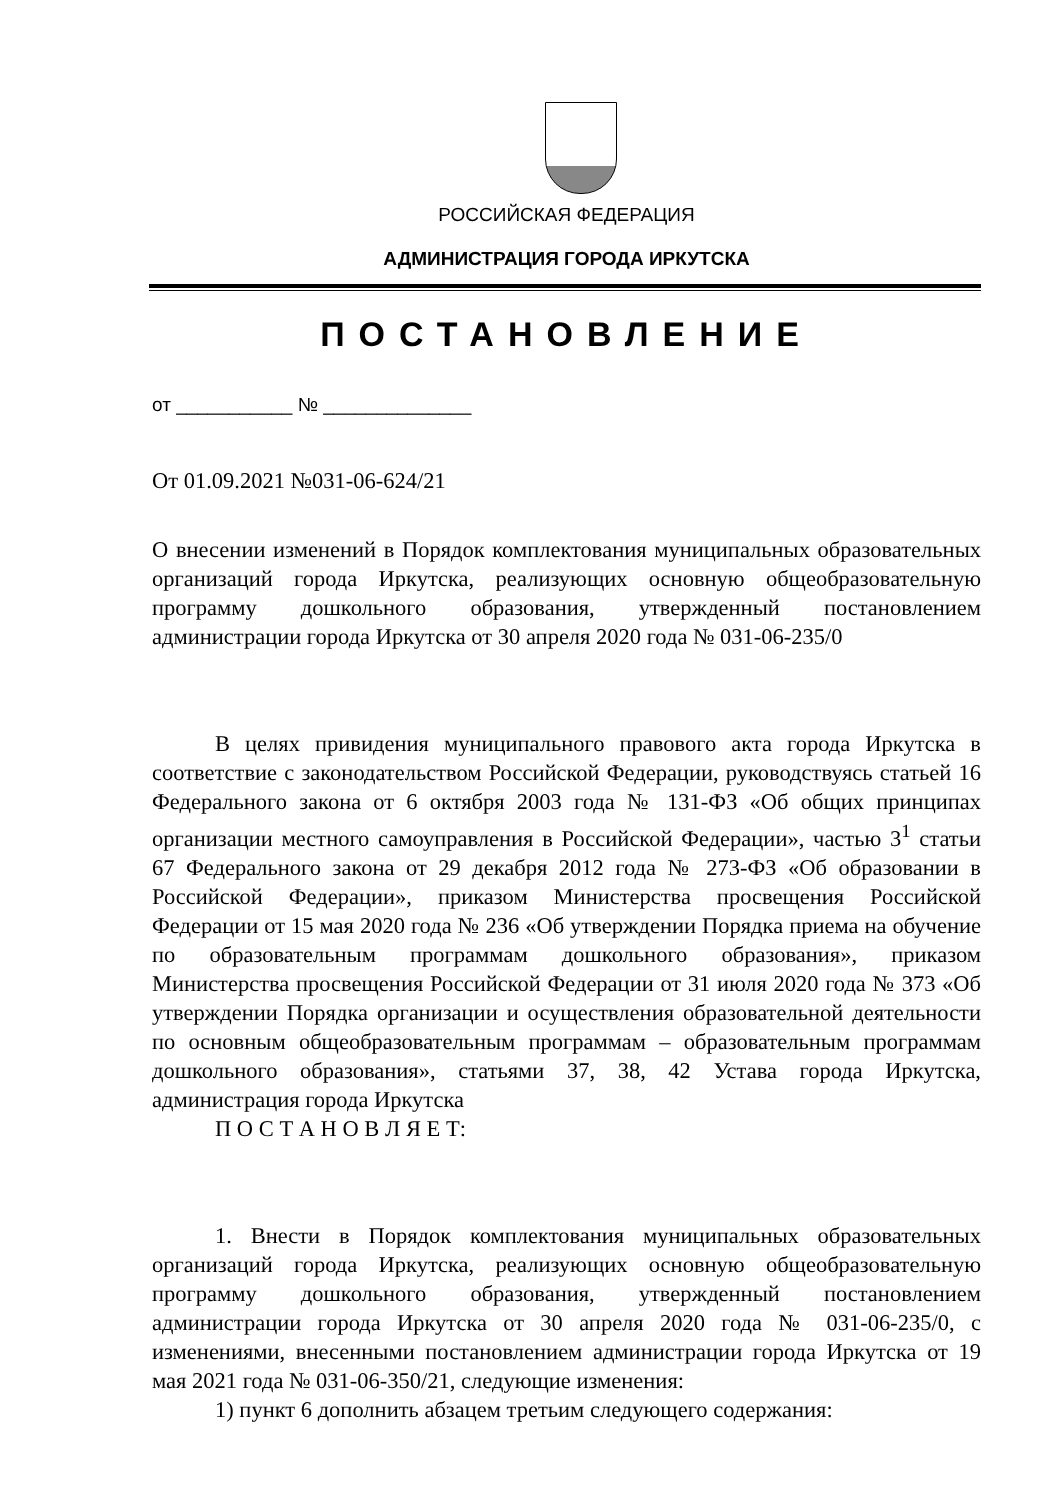РОССИЙСКАЯ ФЕДЕРАЦИЯ
АДМИНИСТРАЦИЯ ГОРОДА ИРКУТСКА
ПОСТАНОВЛЕНИЕ
от ___________ № ______________
От 01.09.2021 №031-06-624/21
О внесении изменений в Порядок комплектования муниципальных образовательных организаций города Иркутска, реализующих основную общеобразовательную программу дошкольного образования, утвержденный постановлением администрации города Иркутска от 30 апреля 2020 года № 031-06-235/0
В целях привидения муниципального правового акта города Иркутска в соответствие с законодательством Российской Федерации, руководствуясь статьей 16 Федерального закона от 6 октября 2003 года № 131-ФЗ «Об общих принципах организации местного самоуправления в Российской Федерации», частью 3<sup>1</sup> статьи 67 Федерального закона от 29 декабря 2012 года № 273-ФЗ «Об образовании в Российской Федерации», приказом Министерства просвещения Российской Федерации от 15 мая 2020 года № 236 «Об утверждении Порядка приема на обучение по образовательным программам дошкольного образования», приказом Министерства просвещения Российской Федерации от 31 июля 2020 года № 373 «Об утверждении Порядка организации и осуществления образовательной деятельности по основным общеобразовательным программам – образовательным программам дошкольного образования», статьями 37, 38, 42 Устава города Иркутска, администрация города Иркутска
П О С Т А Н О В Л Я Е Т:
1. Внести в Порядок комплектования муниципальных образовательных организаций города Иркутска, реализующих основную общеобразовательную программу дошкольного образования, утвержденный постановлением администрации города Иркутска от 30 апреля 2020 года № 031-06-235/0, с изменениями, внесенными постановлением администрации города Иркутска от 19 мая 2021 года № 031-06-350/21, следующие изменения:
1) пункт 6 дополнить абзацем третьим следующего содержания: